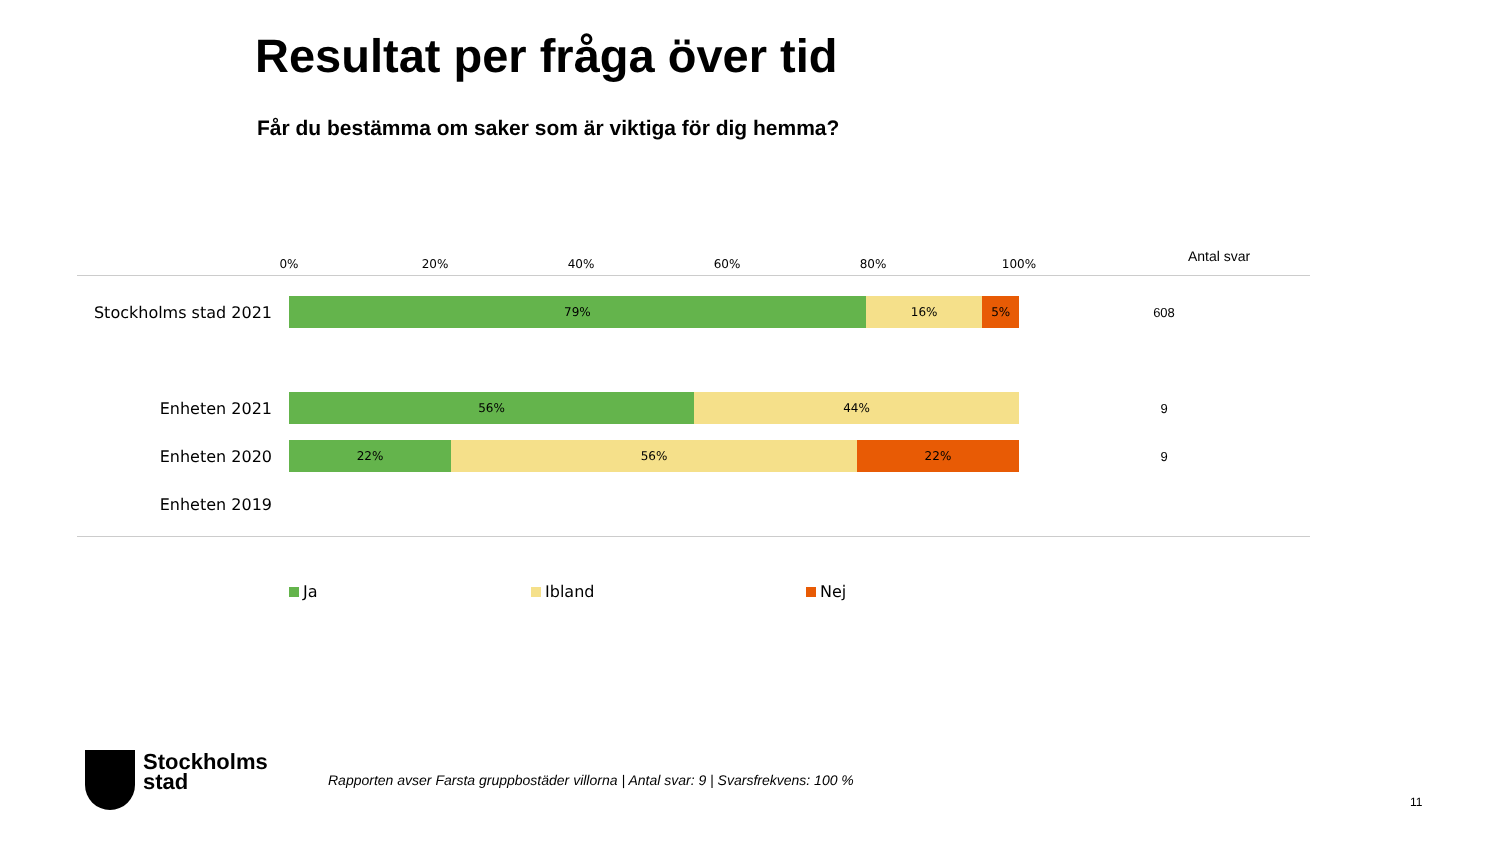Resultat per fråga över tid
Får du bestämma om saker som är viktiga för dig hemma?
0% 20% 40% 60% 80% 100% Antal svar
Stockholms stad 2021
79% 16% 5%
608
Enheten 2021
56% 44%
9
Enheten 2020
22% 56% 22%
9
Enheten 2019
Ja Ibland Nej
Stockholms
stad
Rapporten avser Farsta gruppbostäder villorna | Antal svar: 9 | Svarsfrekvens: 100 %
11